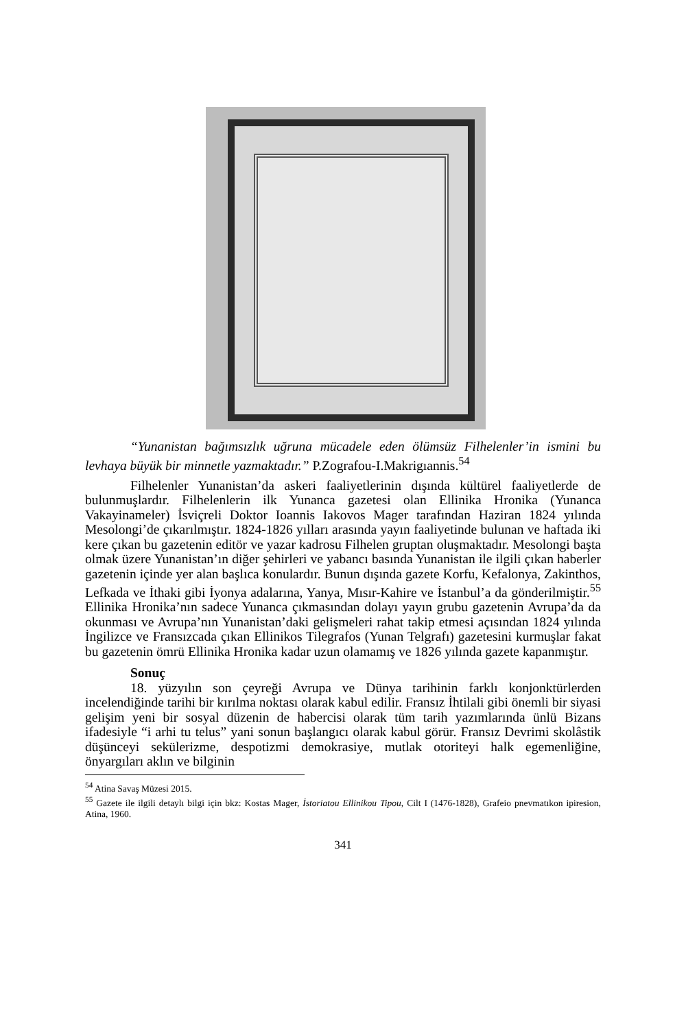“Yunanistan bağımsızlık uğruna mücadele eden ölümsüz Filhelenler’in ismini bu levhaya büyük bir minnetle yazmaktadır.” P.Zografou-I.Makrigıannis.<sup>54</sup>
Filhelenler Yunanistan’da askeri faaliyetlerinin dışında kültürel faaliyetlerde de bulunmuşlardır. Filhelenlerin ilk Yunanca gazetesi olan Ellinika Hronika (Yunanca Vakayinameler) İsviçreli Doktor Ioannis Iakovos Mager tarafından Haziran 1824 yılında Mesolongi’de çıkarılmıştır. 1824-1826 yılları arasında yayın faaliyetinde bulunan ve haftada iki kere çıkan bu gazetenin editör ve yazar kadrosu Filhelen gruptan oluşmaktadır. Mesolongi başta olmak üzere Yunanistan’ın diğer şehirleri ve yabancı basında Yunanistan ile ilgili çıkan haberler gazetenin içinde yer alan başlıca konulardır. Bunun dışında gazete Korfu, Kefalonya, Zakinthos, Lefkada ve İthaki gibi İyonya adalarına, Yanya, Mısır-Kahire ve İstanbul’a da gönderilmiştir.<sup>55</sup> Ellinika Hronika’nın sadece Yunanca çıkmasından dolayı yayın grubu gazetenin Avrupa’da da okunması ve Avrupa’nın Yunanistan’daki gelişmeleri rahat takip etmesi açısından 1824 yılında İngilizce ve Fransızcada çıkan Ellinikos Tilegrafos (Yunan Telgrafı) gazetesini kurmuşlar fakat bu gazetenin ömrü Ellinika Hronika kadar uzun olamamış ve 1826 yılında gazete kapanmıştır.
Sonuç
18. yüzyılın son çeyreği Avrupa ve Dünya tarihinin farklı konjonktürlerden incelendiğinde tarihi bir kırılma noktası olarak kabul edilir. Fransız İhtilali gibi önemli bir siyasi gelişim yeni bir sosyal düzenin de habercisi olarak tüm tarih yazımlarında ünlü Bizans ifadesiyle “i arhi tu telus” yani sonun başlangıcı olarak kabul görür. Fransız Devrimi skolâstik düşünceyi sekülerizme, despotizmi demokrasiye, mutlak otoriteyi halk egemenliğine, önyargıları aklın ve bilginin
<sup>54</sup> Atina Savaş Müzesi 2015.
<sup>55</sup> Gazete ile ilgili detaylı bilgi için bkz: Kostas Mager, İstoriatou Ellinikou Tipou, Cilt I (1476-1828), Grafeio pnevmatıkon ipiresion, Atina, 1960.
341